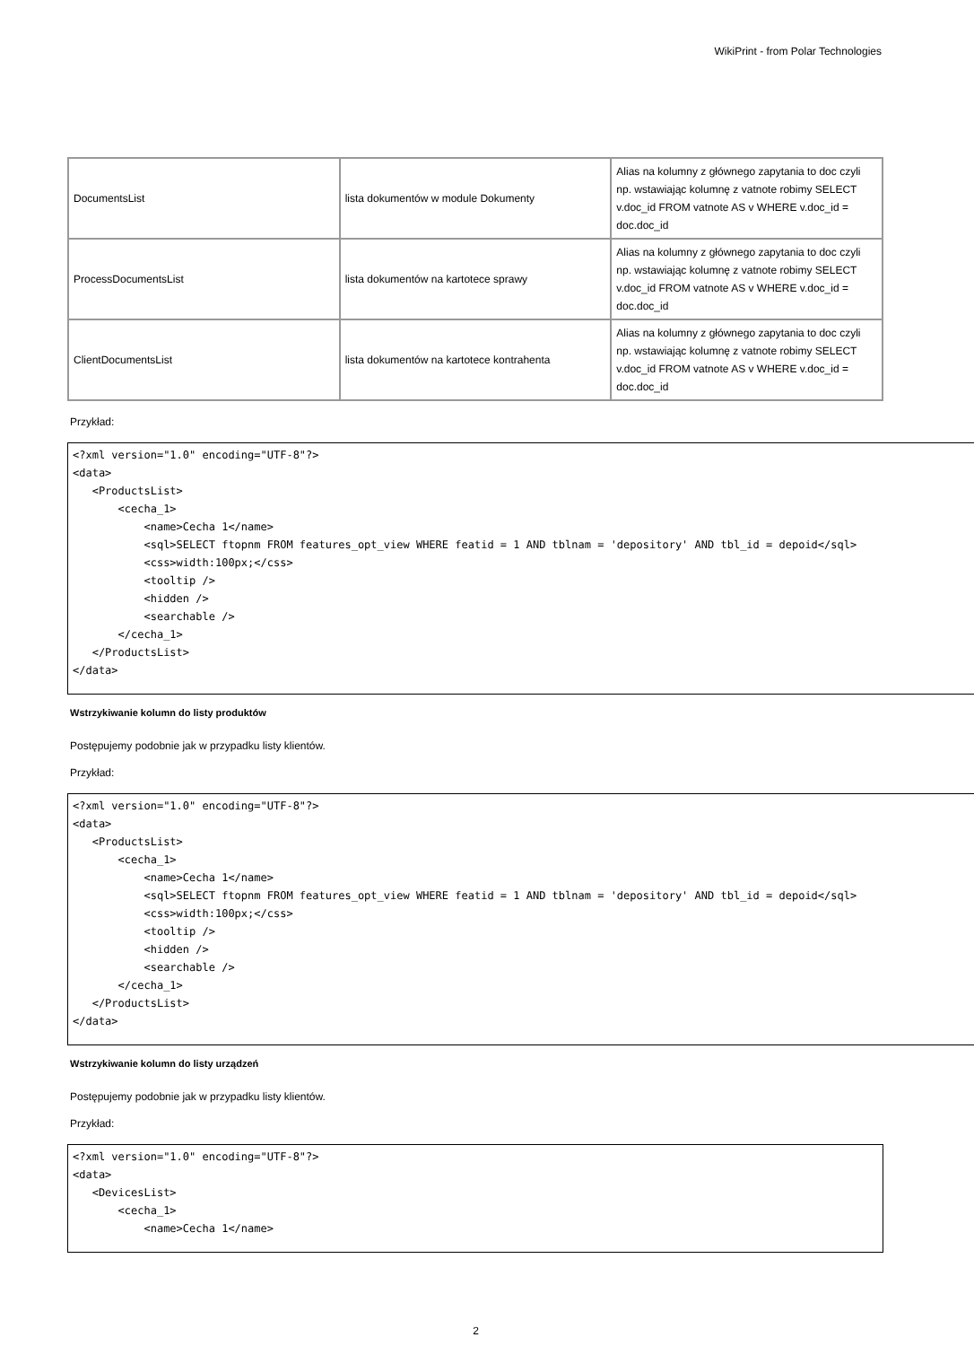WikiPrint - from Polar Technologies
| DocumentsList | lista dokumentów w module Dokumenty | Alias na kolumny z głównego zapytania to doc czyli np. wstawiając kolumnę z vatnote robimy SELECT v.doc_id FROM vatnote AS v WHERE v.doc_id = doc.doc_id |
| ProcessDocumentsList | lista dokumentów na kartotece sprawy | Alias na kolumny z głównego zapytania to doc czyli np. wstawiając kolumnę z vatnote robimy SELECT v.doc_id FROM vatnote AS v WHERE v.doc_id = doc.doc_id |
| ClientDocumentsList | lista dokumentów na kartotece kontrahenta | Alias na kolumny z głównego zapytania to doc czyli np. wstawiając kolumnę z vatnote robimy SELECT v.doc_id FROM vatnote AS v WHERE v.doc_id = doc.doc_id |
Przykład:
<?xml version="1.0" encoding="UTF-8"?>
<data>
   <ProductsList>
       <cecha_1>
           <name>Cecha 1</name>
           <sql>SELECT ftopnm FROM features_opt_view WHERE featid = 1 AND tblnam = 'depository' AND tbl_id = depoid</sql>
           <css>width:100px;</css>
           <tooltip />
           <hidden />
           <searchable />
       </cecha_1>
   </ProductsList>
</data>
Wstrzykiwanie kolumn do listy produktów
Postępujemy podobnie jak w przypadku listy klientów.
Przykład:
<?xml version="1.0" encoding="UTF-8"?>
<data>
   <ProductsList>
       <cecha_1>
           <name>Cecha 1</name>
           <sql>SELECT ftopnm FROM features_opt_view WHERE featid = 1 AND tblnam = 'depository' AND tbl_id = depoid</sql>
           <css>width:100px;</css>
           <tooltip />
           <hidden />
           <searchable />
       </cecha_1>
   </ProductsList>
</data>
Wstrzykiwanie kolumn do listy urządzeń
Postępujemy podobnie jak w przypadku listy klientów.
Przykład:
<?xml version="1.0" encoding="UTF-8"?>
<data>
   <DevicesList>
       <cecha_1>
           <name>Cecha 1</name>
2